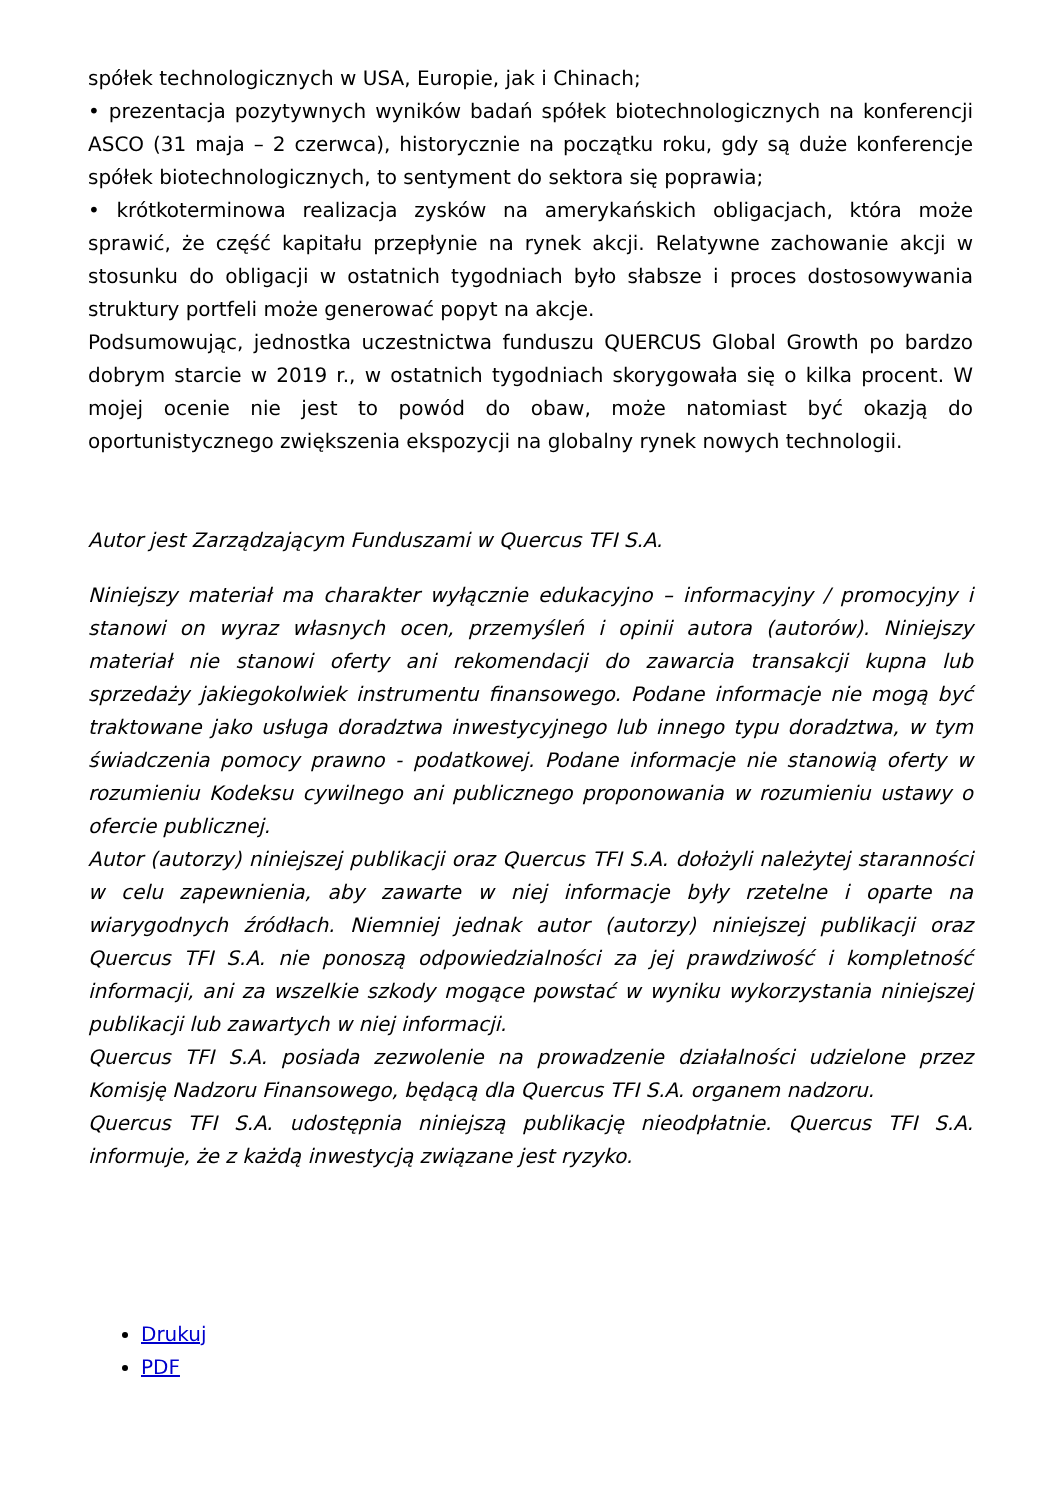spółek technologicznych w USA, Europie, jak i Chinach;
• prezentacja pozytywnych wyników badań spółek biotechnologicznych na konferencji ASCO (31 maja – 2 czerwca), historycznie na początku roku, gdy są duże konferencje spółek biotechnologicznych, to sentyment do sektora się poprawia;
• krótkoterminowa realizacja zysków na amerykańskich obligacjach, która może sprawić, że część kapitału przepłynie na rynek akcji. Relatywne zachowanie akcji w stosunku do obligacji w ostatnich tygodniach było słabsze i proces dostosowywania struktury portfeli może generować popyt na akcje.
Podsumowując, jednostka uczestnictwa funduszu QUERCUS Global Growth po bardzo dobrym starcie w 2019 r., w ostatnich tygodniach skorygowała się o kilka procent. W mojej ocenie nie jest to powód do obaw, może natomiast być okazją do oportunistycznego zwiększenia ekspozycji na globalny rynek nowych technologii.
Autor jest Zarządzającym Funduszami w Quercus TFI S.A.
Niniejszy materiał ma charakter wyłącznie edukacyjno – informacyjny / promocyjny i stanowi on wyraz własnych ocen, przemyśleń i opinii autora (autorów). Niniejszy materiał nie stanowi oferty ani rekomendacji do zawarcia transakcji kupna lub sprzedaży jakiegokolwiek instrumentu finansowego. Podane informacje nie mogą być traktowane jako usługa doradztwa inwestycyjnego lub innego typu doradztwa, w tym świadczenia pomocy prawno - podatkowej. Podane informacje nie stanowią oferty w rozumieniu Kodeksu cywilnego ani publicznego proponowania w rozumieniu ustawy o ofercie publicznej.
Autor (autorzy) niniejszej publikacji oraz Quercus TFI S.A. dołożyli należytej staranności w celu zapewnienia, aby zawarte w niej informacje były rzetelne i oparte na wiarygodnych źródłach. Niemniej jednak autor (autorzy) niniejszej publikacji oraz Quercus TFI S.A. nie ponoszą odpowiedzialności za jej prawdziwość i kompletność informacji, ani za wszelkie szkody mogące powstać w wyniku wykorzystania niniejszej publikacji lub zawartych w niej informacji.
Quercus TFI S.A. posiada zezwolenie na prowadzenie działalności udzielone przez Komisję Nadzoru Finansowego, będącą dla Quercus TFI S.A. organem nadzoru.
Quercus TFI S.A. udostępnia niniejszą publikację nieodpłatnie. Quercus TFI S.A. informuje, że z każdą inwestycją związane jest ryzyko.
Drukuj
PDF